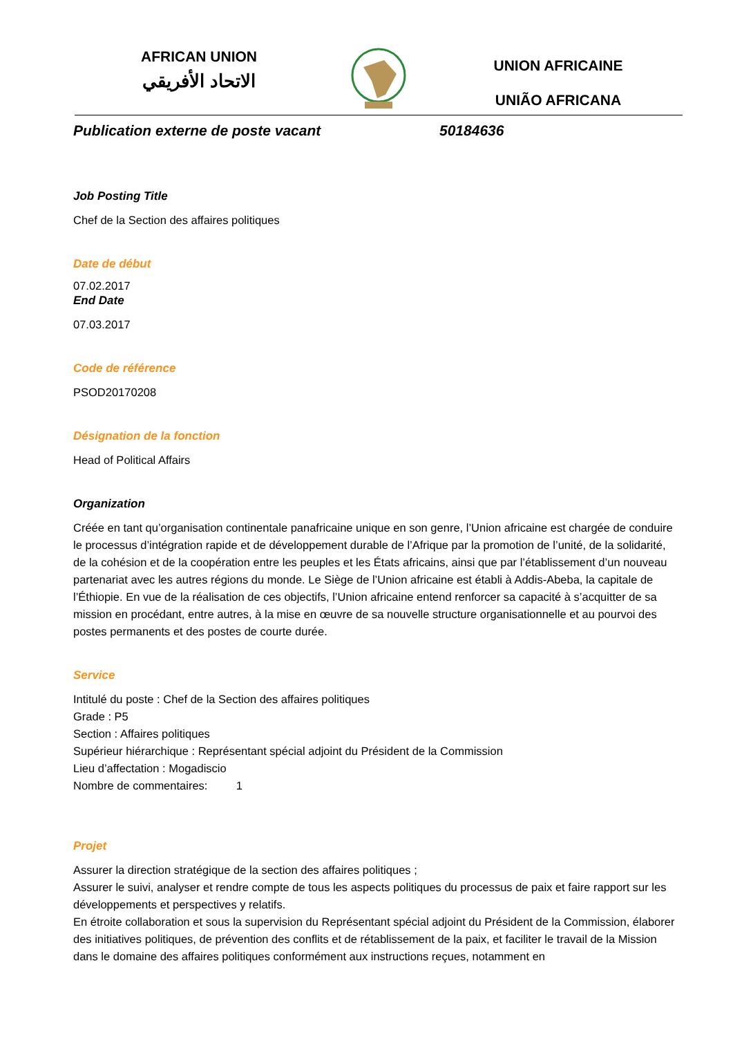AFRICAN UNION
الاتحاد الأفريقي
UNION AFRICAINE
UNIÃO AFRICANA
Publication externe de poste vacant 50184636
Job Posting Title
Chef de la Section des affaires politiques
Date de début
07.02.2017
End Date
07.03.2017
Code de référence
PSOD20170208
Désignation de la fonction
Head of Political Affairs
Organization
Créée en tant qu’organisation continentale panafricaine unique en son genre, l’Union africaine est chargée de conduire le processus d’intégration rapide et de développement durable de l’Afrique par la promotion de l’unité, de la solidarité, de la cohésion et de la coopération entre les peuples et les États africains, ainsi que par l’établissement d’un nouveau partenariat avec les autres régions du monde. Le Siège de l’Union africaine est établi à Addis-Abeba, la capitale de l’Éthiopie. En vue de la réalisation de ces objectifs, l’Union africaine entend renforcer sa capacité à s’acquitter de sa mission en procédant, entre autres, à la mise en œuvre de sa nouvelle structure organisationnelle et au pourvoi des postes permanents et des postes de courte durée.
Service
Intitulé du poste : Chef de la Section des affaires politiques
Grade : P5
Section : Affaires politiques
Supérieur hiérarchique : Représentant spécial adjoint du Président de la Commission
Lieu d’affectation : Mogadiscio
Nombre de commentaires: 1
Projet
Assurer la direction stratégique de la section des affaires politiques ;
Assurer le suivi, analyser et rendre compte de tous les aspects politiques du processus de paix et faire rapport sur les développements et perspectives y relatifs.
En étroite collaboration et sous la supervision du Représentant spécial adjoint du Président de la Commission, élaborer des initiatives politiques, de prévention des conflits et de rétablissement de la paix, et faciliter le travail de la Mission dans le domaine des affaires politiques conformément aux instructions reçues, notamment en